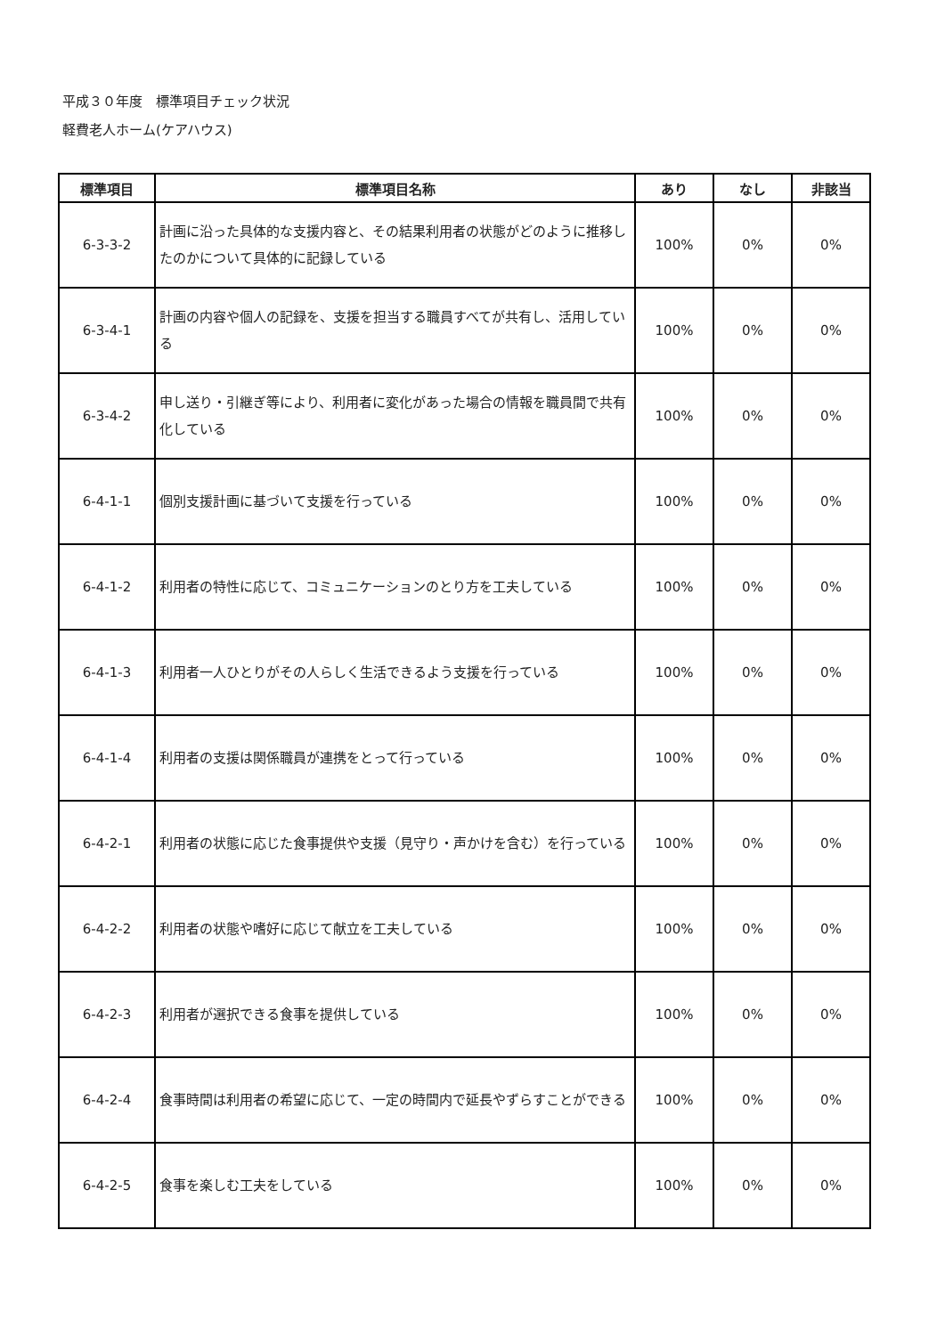平成３０年度　標準項目チェック状況
軽費老人ホーム(ケアハウス)
| 標準項目 | 標準項目名称 | あり | なし | 非該当 |
| --- | --- | --- | --- | --- |
| 6-3-3-2 | 計画に沿った具体的な支援内容と、その結果利用者の状態がどのように推移したのかについて具体的に記録している | 100% | 0% | 0% |
| 6-3-4-1 | 計画の内容や個人の記録を、支援を担当する職員すべてが共有し、活用している | 100% | 0% | 0% |
| 6-3-4-2 | 申し送り・引継ぎ等により、利用者に変化があった場合の情報を職員間で共有化している | 100% | 0% | 0% |
| 6-4-1-1 | 個別支援計画に基づいて支援を行っている | 100% | 0% | 0% |
| 6-4-1-2 | 利用者の特性に応じて、コミュニケーションのとり方を工夫している | 100% | 0% | 0% |
| 6-4-1-3 | 利用者一人ひとりがその人らしく生活できるよう支援を行っている | 100% | 0% | 0% |
| 6-4-1-4 | 利用者の支援は関係職員が連携をとって行っている | 100% | 0% | 0% |
| 6-4-2-1 | 利用者の状態に応じた食事提供や支援（見守り・声かけを含む）を行っている | 100% | 0% | 0% |
| 6-4-2-2 | 利用者の状態や嗜好に応じて献立を工夫している | 100% | 0% | 0% |
| 6-4-2-3 | 利用者が選択できる食事を提供している | 100% | 0% | 0% |
| 6-4-2-4 | 食事時間は利用者の希望に応じて、一定の時間内で延長やずらすことができる | 100% | 0% | 0% |
| 6-4-2-5 | 食事を楽しむ工夫をしている | 100% | 0% | 0% |